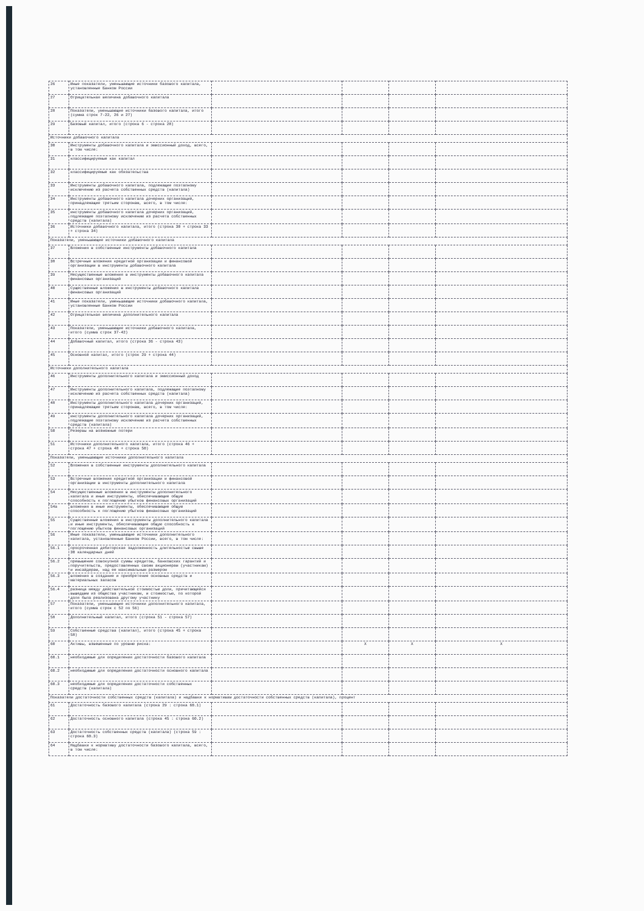| 26 | Иные показатели, уменьшающие источники базового капитала, установленные Банком России | | | | |
| 27 | Отрицательная величина добавочного капитала | | | | |
| 28 | Показатели, уменьшающие источники базового капитала, итого (сумма строк 7-22, 26 и 27) | | | | |
| 29 | Базовый капитал, итого (строка 6 - строка 28) | | | | |
| Источники добавочного капитала | | | | | |
| 30 | Инструменты добавочного капитала и эмиссионный доход, всего, в том числе: | | | | |
| 31 | классифицируемые как капитал | | | | |
| 32 | классифицируемые как обязательства | | | | |
| 33 | Инструменты добавочного капитала, подлежащие поэтапному исключению из расчета собственных средств (капитала) | | | | |
| 34 | Инструменты добавочного капитала дочерних организаций, принадлежащие третьим сторонам, всего, в том числе: | | | | |
| 35 | инструменты добавочного капитала дочерних организаций, подлежащие поэтапному исключению из расчета собственных средств (капитала) | | | | |
| 36 | Источники добавочного капитала, итого (строка 30 + строка 33 + строка 34) | | | | |
| Показатели, уменьшающие источники добавочного капитала | | | | | |
| 37 | Вложения в собственные инструменты добавочного капитала | | | | |
| 38 | Встречные вложения кредитной организации и финансовой организации в инструменты добавочного капитала | | | | |
| 39 | Несущественные вложения в инструменты добавочного капитала финансовых организаций | | | | |
| 40 | Существенные вложения в инструменты добавочного капитала финансовых организаций | | | | |
| 41 | Иные показатели, уменьшающие источники добавочного капитала, установленные Банком России | | | | |
| 42 | Отрицательная величина дополнительного капитала | | | | |
| 43 | Показатели, уменьшающие источники добавочного капитала, итого (сумма строк 37-42) | | | | |
| 44 | Добавочный капитал, итого (строка 36 - строка 43) | | | | |
| 45 | Основной капитал, итого (строк 29 + строка 44) | | | | |
| Источники дополнительного капитала | | | | | |
| 46 | Инструменты дополнительного капитала и эмиссионный доход | | | | |
| 47 | Инструменты дополнительного капитала, подлежащие поэтапному исключению из расчета собственных средств (капитала) | | | | |
| 48 | Инструменты дополнительного капитала дочерних организаций, принадлежащие третьим сторонам, всего, в том числе: | | | | |
| 49 | инструменты дополнительного капитала дочерних организаций, подлежащие поэтапному исключению из расчета собственных средств (капитала) | | | | |
| 50 | Резервы на возможные потери | | | | |
| 51 | Источники дополнительного капитала, итого (строка 46 + строка 47 + строка 48 + строка 50) | | | | |
| Показатели, уменьшающие источники дополнительного капитала | | | | | |
| 52 | Вложения в собственные инструменты дополнительного капитала | | | | |
| 53 | Встречные вложения кредитной организации и финансовой организации в инструменты дополнительного капитала | | | | |
| 54 | Несущественные вложения в инструменты дополнительного капитала и иные инструменты, обеспечивающие общую способность к поглощению убытков финансовых организаций | | | | |
| 54а | вложения в иные инструменты, обеспечивающие общую способность к поглощению убытков финансовых организаций | | | | |
| 55 | Существенные вложения в инструменты дополнительного капитала и иные инструменты, обеспечивающие общую способность к поглощению убытков финансовых организаций | | | | |
| 56 | Иные показатели, уменьшающие источники дополнительного капитала, установленные Банком России, всего, в том числе: | | | | |
| 56.1 | просроченная дебиторская задолженность длительностью свыше 30 календарных дней | | | | |
| 56.2 | превышение совокупной суммы кредитов, банковских гарантий и поручительств, предоставленных своим акционерам (участникам) и инсайдерам, над ее максимальным размером | | | | |
| 56.3 | вложения в создание и приобретение основных средств и материальных запасов | | | | |
| 56.4 | разница между действительной стоимостью доли, причитающейся вышедшим из общества участникам, и стоимостью, по которой доля была реализована другому участнику | | | | |
| 57 | Показатели, уменьшающие источники дополнительного капитала, итого (сумма строк с 52 по 56) | | | | |
| 58 | Дополнительный капитал, итого (строка 51 - строка 57) | | | | |
| 59 | Собственные средства (капитал), итого (строка 45 + строка 58) | | | | |
| 60 | Активы, взвешенные по уровню риска: | | X | X | X |
| 60.1 | необходимые для определения достаточности базового капитала | | | | |
| 60.2 | необходимые для определения достаточности основного капитала | | | | |
| 60.3 | необходимые для определения достаточности собственных средств (капитала) | | | | |
| Показатели достаточности собственных средств (капитала) и надбавки к нормативам достаточности собственных средств (капитала), процент | | | | | |
| 61 | Достаточность базового капитала (строка 29 : строка 60.1) | | | | |
| 62 | Достаточность основного капитала (строка 45 : строка 60.2) | | | | |
| 63 | Достаточность собственных средств (капитала) (строка 59 : строка 60.3) | | | | |
| 64 | Надбавки к нормативу достаточности базового капитала, всего, в том числе: | | | | |